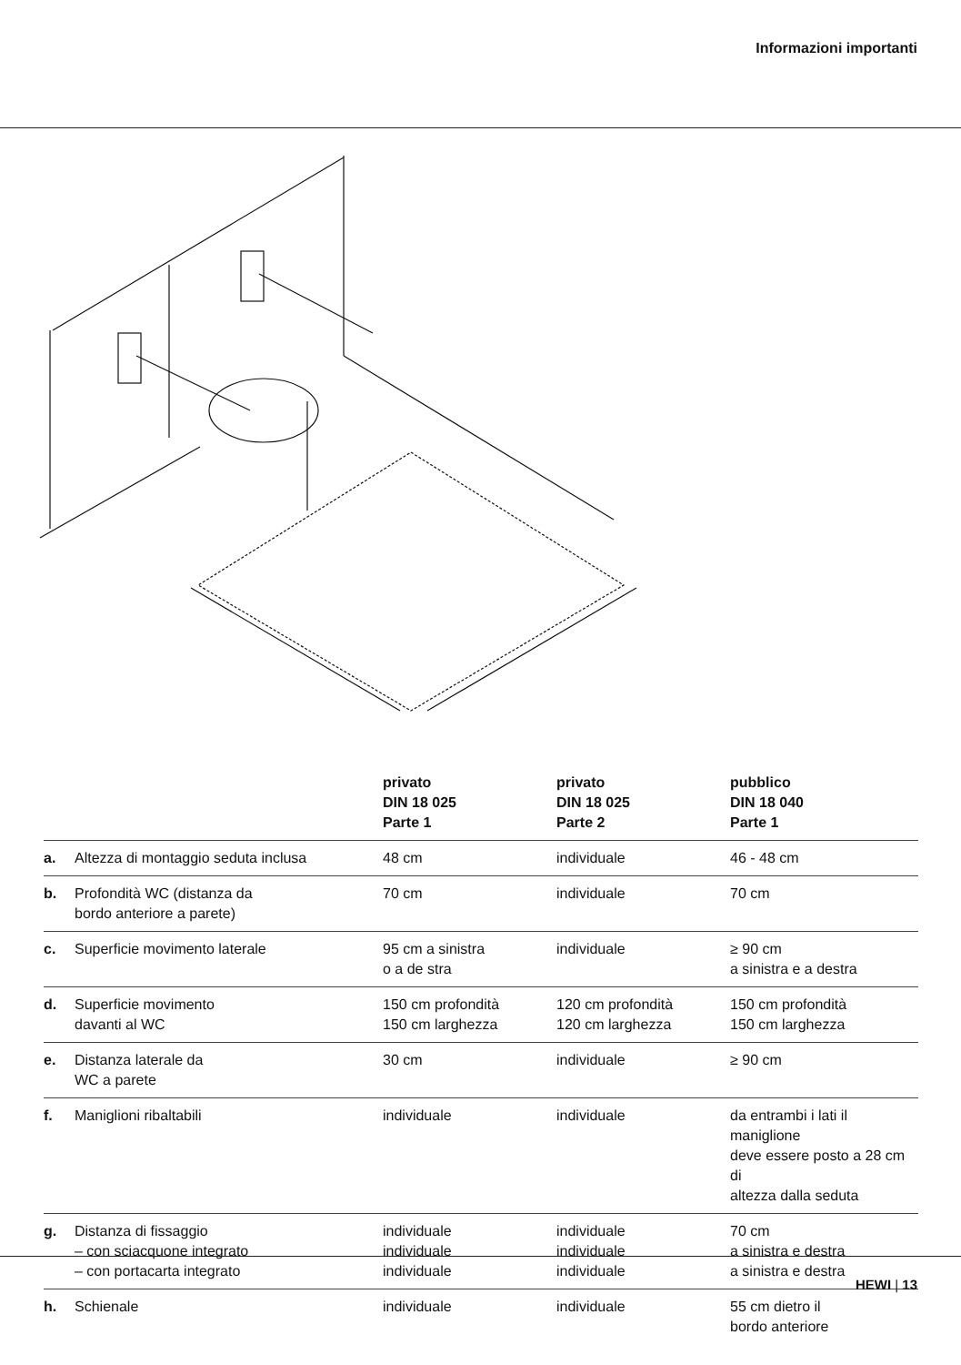Informazioni importanti
| | | privato DIN 18 025 Parte 1 | privato DIN 18 025 Parte 2 | pubblico DIN 18 040 Parte 1 |
| --- | --- | --- | --- | --- |
| a. | Altezza di montaggio seduta inclusa | 48 cm | individuale | 46 - 48 cm |
| b. | Profondità WC (distanza da bordo anteriore a parete) | 70 cm | individuale | 70 cm |
| c. | Superficie movimento laterale | 95 cm a sinistra o a de stra | individuale | ≥ 90 cm a sinistra e a destra |
| d. | Superficie movimento davanti al WC | 150 cm profondità 150 cm larghezza | 120 cm profondità 120 cm larghezza | 150 cm profondità 150 cm larghezza |
| e. | Distanza laterale da WC a parete | 30 cm | individuale | ≥ 90 cm |
| f. | Maniglioni ribaltabili | individuale | individuale | da entrambi i lati il maniglione deve essere posto a 28 cm di altezza dalla seduta |
| g. | Distanza di fissaggio – con sciacquone integrato – con portacarta integrato | individuale individuale individuale | individuale individuale individuale | 70 cm a sinistra e destra a sinistra e destra |
| h. | Schienale | individuale | individuale | 55 cm dietro il bordo anteriore |
HEWI | 13